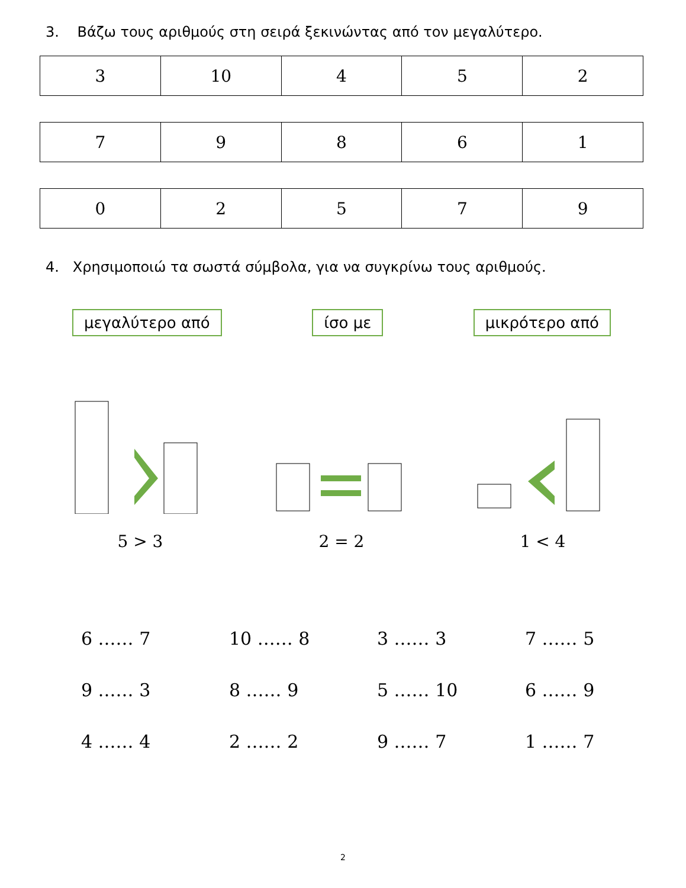3. Βάζω τους αριθμούς στη σειρά ξεκινώντας από τον μεγαλύτερο.
| 3 | 10 | 4 | 5 | 2 |
| 7 | 9 | 8 | 6 | 1 |
| 0 | 2 | 5 | 7 | 9 |
4. Χρησιμοποιώ τα σωστά σύμβολα, για να συγκρίνω τους αριθμούς.
μεγαλύτερο από ίσο με μικρότερο από
5 > 3 2 = 2 1 < 4
6 …… 7 10 …… 8 3 …… 3 7 …… 5 9 …… 3 8 …… 9 5 …… 10 6 …… 9 4 …… 4 2 …… 2 9 …… 7 1 …… 7
2